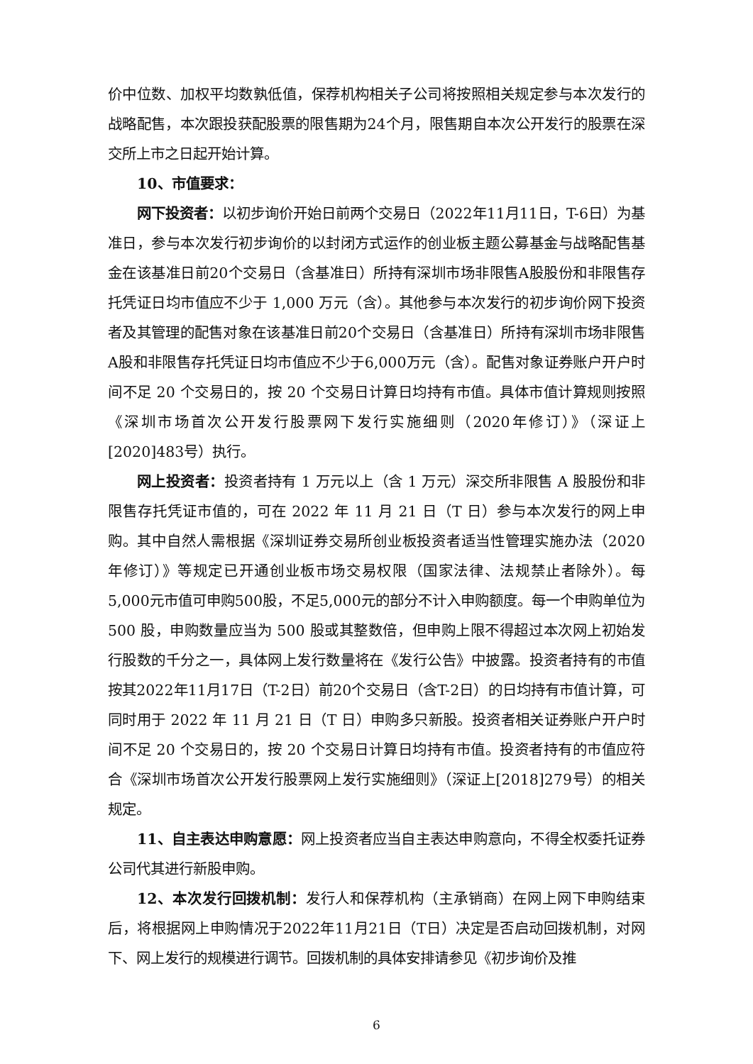价中位数、加权平均数孰低值，保荐机构相关子公司将按照相关规定参与本次发行的战略配售，本次跟投获配股票的限售期为24个月，限售期自本次公开发行的股票在深交所上市之日起开始计算。
10、市值要求：
网下投资者：以初步询价开始日前两个交易日（2022年11月11日，T-6日）为基准日，参与本次发行初步询价的以封闭方式运作的创业板主题公募基金与战略配售基金在该基准日前20个交易日（含基准日）所持有深圳市场非限售A股股份和非限售存托凭证日均市值应不少于 1,000 万元（含）。其他参与本次发行的初步询价网下投资者及其管理的配售对象在该基准日前20个交易日（含基准日）所持有深圳市场非限售A股和非限售存托凭证日均市值应不少于6,000万元（含）。配售对象证券账户开户时间不足 20 个交易日的，按 20 个交易日计算日均持有市值。具体市值计算规则按照《深圳市场首次公开发行股票网下发行实施细则（2020年修订）》（深证上[2020]483号）执行。
网上投资者：投资者持有 1 万元以上（含 1 万元）深交所非限售 A 股股份和非限售存托凭证市值的，可在 2022 年 11 月 21 日（T 日）参与本次发行的网上申购。其中自然人需根据《深圳证券交易所创业板投资者适当性管理实施办法（2020 年修订）》等规定已开通创业板市场交易权限（国家法律、法规禁止者除外）。每5,000元市值可申购500股，不足5,000元的部分不计入申购额度。每一个申购单位为 500 股，申购数量应当为 500 股或其整数倍，但申购上限不得超过本次网上初始发行股数的千分之一，具体网上发行数量将在《发行公告》中披露。投资者持有的市值按其2022年11月17日（T-2日）前20个交易日（含T-2日）的日均持有市值计算，可同时用于 2022 年 11 月 21 日（T 日）申购多只新股。投资者相关证券账户开户时间不足 20 个交易日的，按 20 个交易日计算日均持有市值。投资者持有的市值应符合《深圳市场首次公开发行股票网上发行实施细则》（深证上[2018]279号）的相关规定。
11、自主表达申购意愿：网上投资者应当自主表达申购意向，不得全权委托证券公司代其进行新股申购。
12、本次发行回拨机制：发行人和保荐机构（主承销商）在网上网下申购结束后，将根据网上申购情况于2022年11月21日（T日）决定是否启动回拨机制，对网下、网上发行的规模进行调节。回拨机制的具体安排请参见《初步询价及推
6